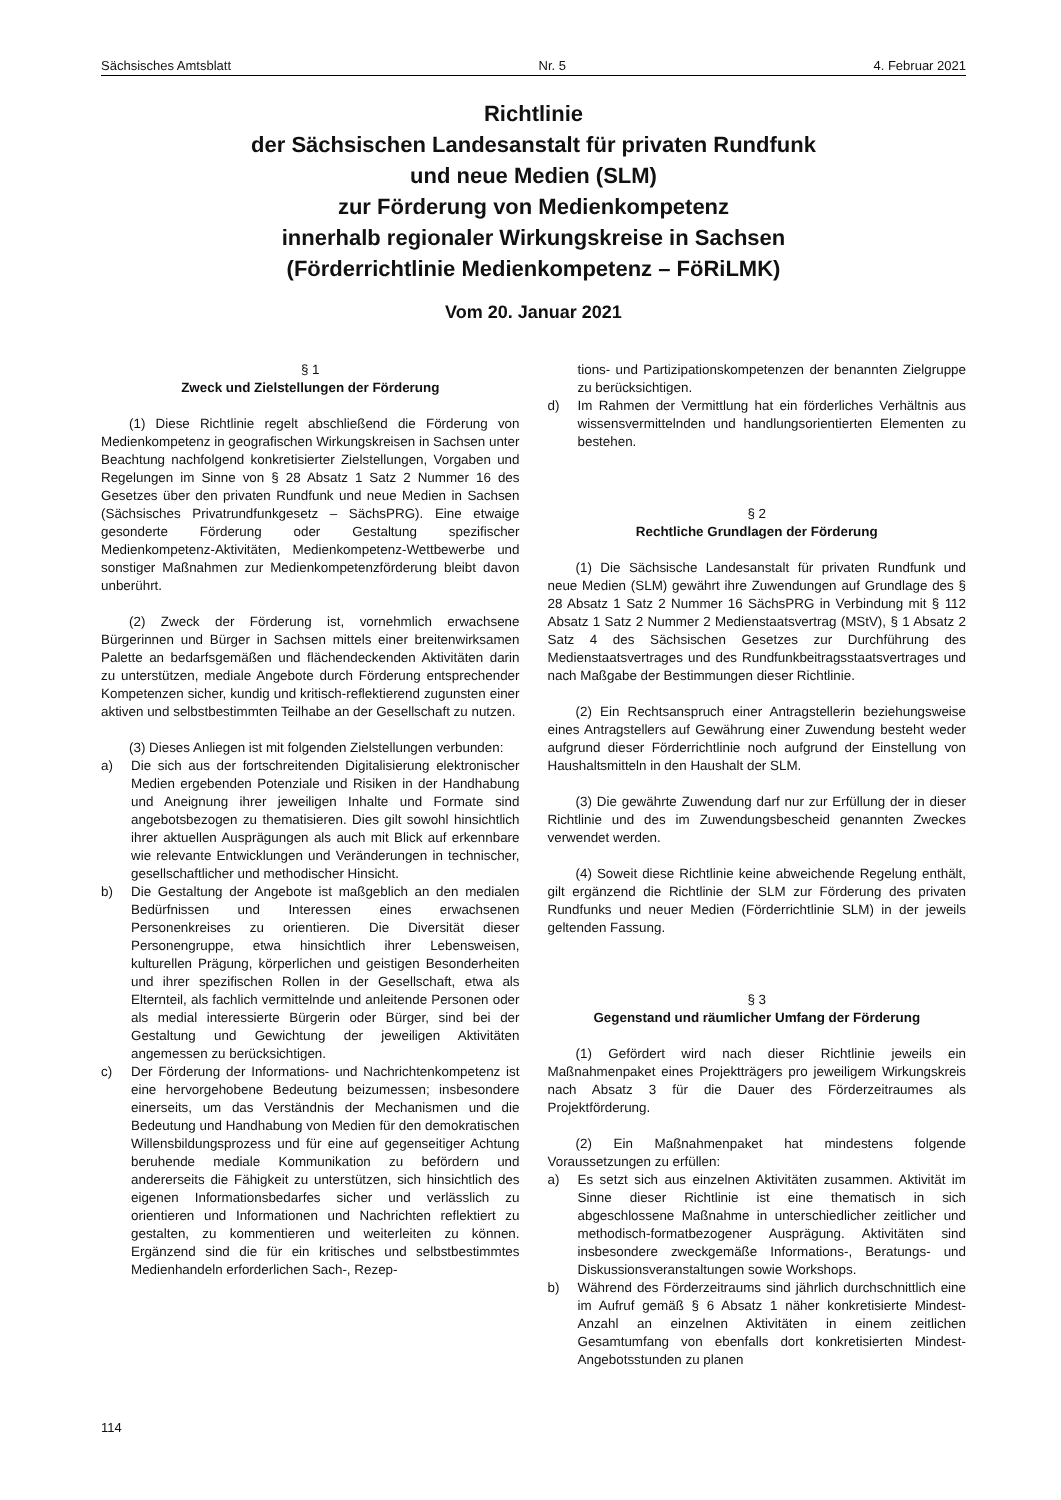Sächsisches Amtsblatt Nr. 5 4. Februar 2021
Richtlinie
der Sächsischen Landesanstalt für privaten Rundfunk
und neue Medien (SLM)
zur Förderung von Medienkompetenz
innerhalb regionaler Wirkungskreise in Sachsen
(Förderrichtlinie Medienkompetenz – FöRiLMK)
Vom 20. Januar 2021
§ 1
Zweck und Zielstellungen der Förderung
(1) Diese Richtlinie regelt abschließend die Förderung von Medienkompetenz in geografischen Wirkungskreisen in Sachsen unter Beachtung nachfolgend konkretisierter Zielstellungen, Vorgaben und Regelungen im Sinne von § 28 Absatz 1 Satz 2 Nummer 16 des Gesetzes über den privaten Rundfunk und neue Medien in Sachsen (Sächsisches Privatrundfunkgesetz – SächsPRG). Eine etwaige gesonderte Förderung oder Gestaltung spezifischer Medienkompetenz-Aktivitäten, Medienkompetenz-Wettbewerbe und sonstiger Maßnahmen zur Medienkompetenzförderung bleibt davon unberührt.
(2) Zweck der Förderung ist, vornehmlich erwachsene Bürgerinnen und Bürger in Sachsen mittels einer breitenwirksamen Palette an bedarfsgemäßen und flächendeckenden Aktivitäten darin zu unterstützen, mediale Angebote durch Förderung entsprechender Kompetenzen sicher, kundig und kritisch-reflektierend zugunsten einer aktiven und selbstbestimmten Teilhabe an der Gesellschaft zu nutzen.
(3) Dieses Anliegen ist mit folgenden Zielstellungen verbunden:
a) Die sich aus der fortschreitenden Digitalisierung elektronischer Medien ergebenden Potenziale und Risiken in der Handhabung und Aneignung ihrer jeweiligen Inhalte und Formate sind angebotsbezogen zu thematisieren. Dies gilt sowohl hinsichtlich ihrer aktuellen Ausprägungen als auch mit Blick auf erkennbare wie relevante Entwicklungen und Veränderungen in technischer, gesellschaftlicher und methodischer Hinsicht.
b) Die Gestaltung der Angebote ist maßgeblich an den medialen Bedürfnissen und Interessen eines erwachsenen Personenkreises zu orientieren. Die Diversität dieser Personengruppe, etwa hinsichtlich ihrer Lebensweisen, kulturellen Prägung, körperlichen und geistigen Besonderheiten und ihrer spezifischen Rollen in der Gesellschaft, etwa als Elternteil, als fachlich vermittelnde und anleitende Personen oder als medial interessierte Bürgerin oder Bürger, sind bei der Gestaltung und Gewichtung der jeweiligen Aktivitäten angemessen zu berücksichtigen.
c) Der Förderung der Informations- und Nachrichtenkompetenz ist eine hervorgehobene Bedeutung beizumessen; insbesondere einerseits, um das Verständnis der Mechanismen und die Bedeutung und Handhabung von Medien für den demokratischen Willensbildungsprozess und für eine auf gegenseitiger Achtung beruhende mediale Kommunikation zu befördern und andererseits die Fähigkeit zu unterstützen, sich hinsichtlich des eigenen Informationsbedarfes sicher und verlässlich zu orientieren und Informationen und Nachrichten reflektiert zu gestalten, zu kommentieren und weiterleiten zu können. Ergänzend sind die für ein kritisches und selbstbestimmtes Medienhandeln erforderlichen Sach-, Rezep-
tions- und Partizipationskompetenzen der benannten Zielgruppe zu berücksichtigen.
d) Im Rahmen der Vermittlung hat ein förderliches Verhältnis aus wissensvermittelnden und handlungsorientierten Elementen zu bestehen.
§ 2
Rechtliche Grundlagen der Förderung
(1) Die Sächsische Landesanstalt für privaten Rundfunk und neue Medien (SLM) gewährt ihre Zuwendungen auf Grundlage des § 28 Absatz 1 Satz 2 Nummer 16 SächsPRG in Verbindung mit § 112 Absatz 1 Satz 2 Nummer 2 Medienstaatsvertrag (MStV), § 1 Absatz 2 Satz 4 des Sächsischen Gesetzes zur Durchführung des Medienstaatsvertrages und des Rundfunkbeitragsstaatsvertrages und nach Maßgabe der Bestimmungen dieser Richtlinie.
(2) Ein Rechtsanspruch einer Antragstellerin beziehungsweise eines Antragstellers auf Gewährung einer Zuwendung besteht weder aufgrund dieser Förderrichtlinie noch aufgrund der Einstellung von Haushaltsmitteln in den Haushalt der SLM.
(3) Die gewährte Zuwendung darf nur zur Erfüllung der in dieser Richtlinie und des im Zuwendungsbescheid genannten Zweckes verwendet werden.
(4) Soweit diese Richtlinie keine abweichende Regelung enthält, gilt ergänzend die Richtlinie der SLM zur Förderung des privaten Rundfunks und neuer Medien (Förderrichtlinie SLM) in der jeweils geltenden Fassung.
§ 3
Gegenstand und räumlicher Umfang der Förderung
(1) Gefördert wird nach dieser Richtlinie jeweils ein Maßnahmenpaket eines Projektträgers pro jeweiligem Wirkungskreis nach Absatz 3 für die Dauer des Förderzeitraumes als Projektförderung.
(2) Ein Maßnahmenpaket hat mindestens folgende Voraussetzungen zu erfüllen:
a) Es setzt sich aus einzelnen Aktivitäten zusammen. Aktivität im Sinne dieser Richtlinie ist eine thematisch in sich abgeschlossene Maßnahme in unterschiedlicher zeitlicher und methodisch-formatbezogener Ausprägung. Aktivitäten sind insbesondere zweckgemäße Informations-, Beratungs- und Diskussionsveranstaltungen sowie Workshops.
b) Während des Förderzeitraums sind jährlich durchschnittlich eine im Aufruf gemäß § 6 Absatz 1 näher konkretisierte Mindest-Anzahl an einzelnen Aktivitäten in einem zeitlichen Gesamtumfang von ebenfalls dort konkretisierten Mindest-Angebotsstunden zu planen
114